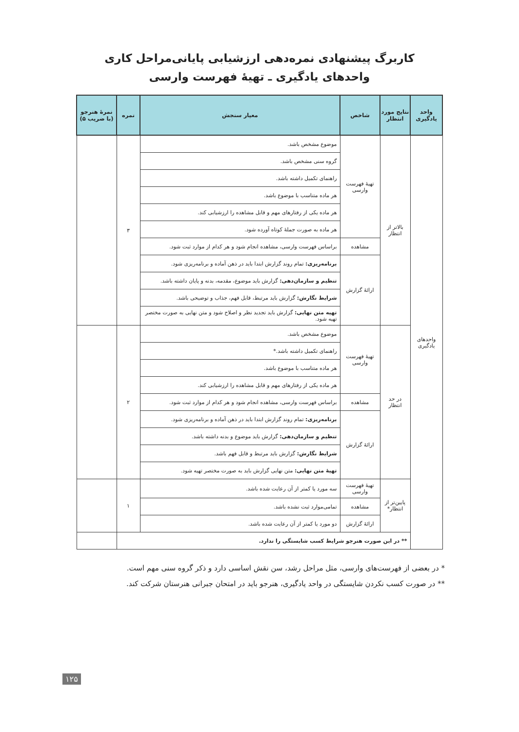کاربرگ پیشنهادی نمره‌دهی ارزشیابی پایانی‌مراحل کاری
واحدهای یادگیری ـ تهیهٔ فهرست وارسی
| واحد یادگیری | نتایج مورد انتظار | شاخص | معیار سنجش | نمره | نمرهٔ هنرجو (با ضریب ۵) |
| --- | --- | --- | --- | --- | --- |
| واحدهای یادگیری | بالاتر از انتظار | تهیهٔ فهرست وارسی | موضوع مشخص باشد. | ۳ | |
| | | | گروه سنی مشخص باشد. | | |
| | | | راهنمای تکمیل داشته باشد. | | |
| | | | هر ماده متناسب با موضوع باشد. | | |
| | | | هر ماده یکی از رفتارهای مهم و قابل مشاهده را ارزشیابی کند. | | |
| | | | هر ماده به صورت جملهٔ کوتاه آورده شود. | | |
| | | مشاهده | براساس فهرست وارسی، مشاهده انجام شود و هر کدام از موارد ثبت شود. | | |
| | | ارائهٔ گزارش | برنامه‌ریزی: تمام روند گزارش ابتدا باید در ذهن آماده و برنامه‌ریزی شود. | | |
| | | | تنظیم و سازمان‌دهی: گزارش باید موضوع، مقدمه، بدنه و پایان داشته باشد. | | |
| | | | شرایط نگارش: گزارش باید مرتبط، قابل فهم، جذاب و توضیحی باشد. | | |
| | | | تهیه متن نهایی: گزارش باید تجدید نظر و اصلاح شود و متن نهایی به صورت مختصر تهیه شود. | | |
| | در حد انتظار | تهیهٔ فهرست وارسی | موضوع مشخص باشد. | ۲ | |
| | | | راهنمای تکمیل داشته باشد.* | | |
| | | | هر ماده متناسب با موضوع باشد. | | |
| | | | هر ماده یکی از رفتارهای مهم و قابل مشاهده را ارزشیابی کند. | | |
| | | مشاهده | براساس فهرست وارسی، مشاهده انجام شود و هر کدام از موارد ثبت شود. | | |
| | | ارائهٔ گزارش | برنامه‌ریزی: تمام روند گزارش ابتدا باید در ذهن آماده و برنامه‌ریزی شود. | | |
| | | | تنظیم و سازمان‌دهی: گزارش باید موضوع و بدنه داشته باشد. | | |
| | | | شرایط نگارش: گزارش باید مرتبط و قابل فهم باشد. | | |
| | | | تهیهٔ متن نهایی: متن نهایی گزارش باید به صورت مختصر تهیه شود. | | |
| | پایین‌تر از انتظار* | تهیهٔ فهرست وارسی | سه مورد یا کمتر از آن رعایت شده باشد. | ۱ | |
| | | مشاهده | تمامی‌موارد ثبت نشده باشد. | | |
| | | ارائهٔ گزارش | دو مورد یا کمتر از آن رعایت شده باشد. | | |
| | ** در این صورت هنرجو شرایط کسب شایستگی را ندارد. | | | | |
* در بعضی از فهرست‌های وارسی، مثل مراحل رشد، سن نقش اساسی دارد و ذکر گروه سنی مهم است.
** در صورت کسب نکردن شایستگی در واحد یادگیری، هنرجو باید در امتحان جبرانی هنرستان شرکت کند.
۱۲۵